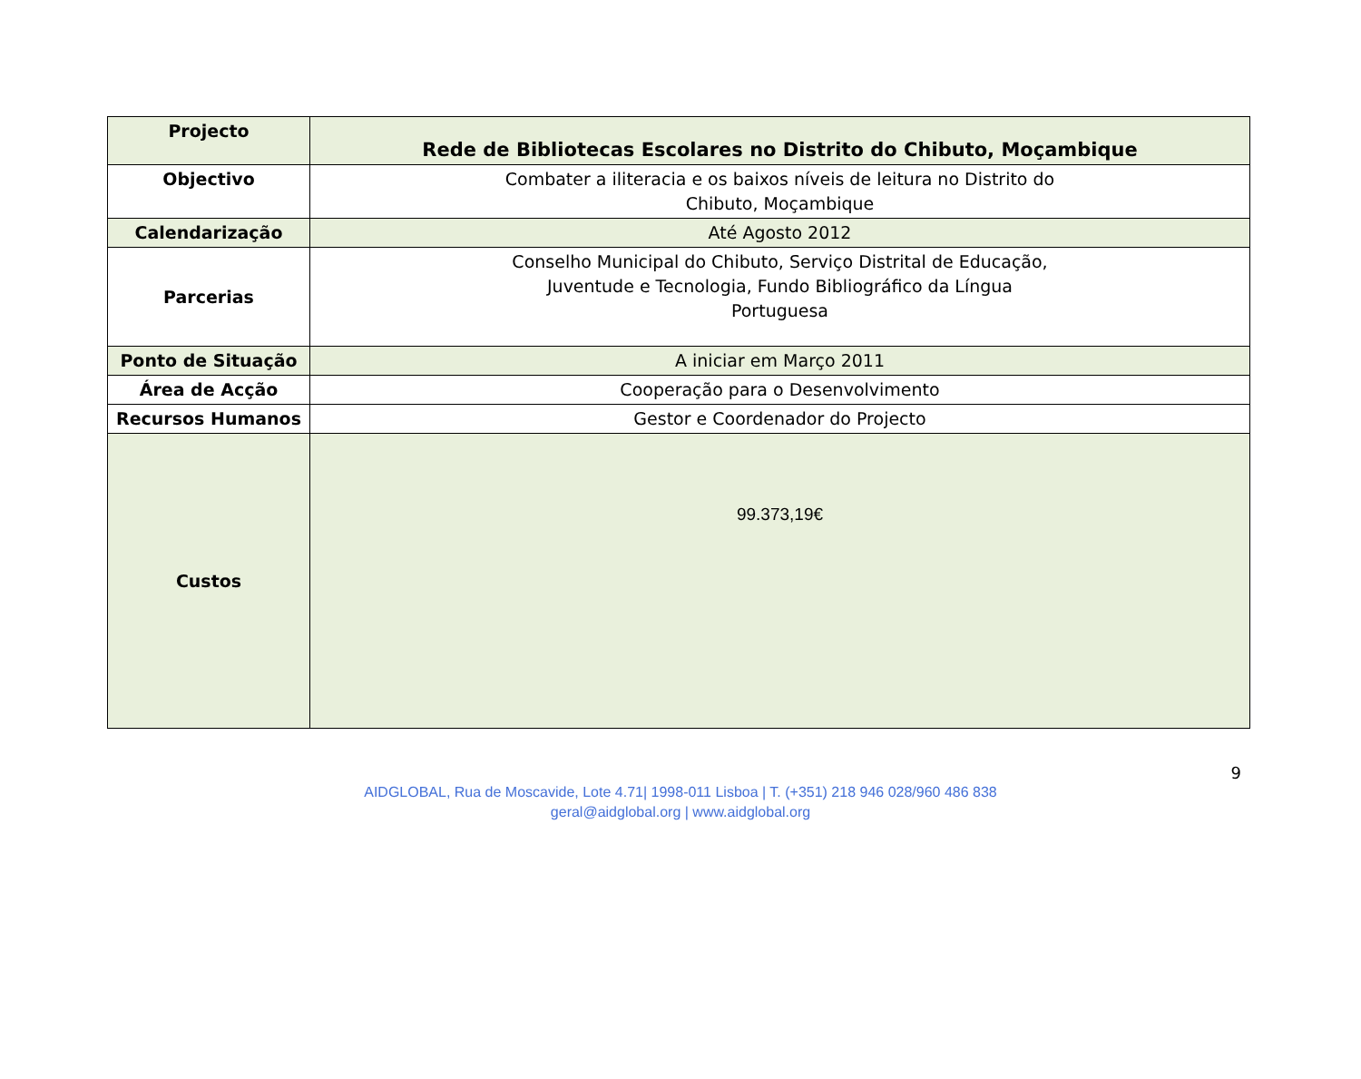| Projecto | Rede de Bibliotecas Escolares no Distrito do Chibuto, Moçambique |
| Objectivo | Combater a iliteracia e os baixos níveis de leitura no Distrito do Chibuto, Moçambique |
| Calendarização | Até Agosto 2012 |
| Parcerias | Conselho Municipal do Chibuto, Serviço Distrital de Educação, Juventude e Tecnologia, Fundo Bibliográfico da Língua Portuguesa |
| Ponto de Situação | A iniciar em Março 2011 |
| Área de Acção | Cooperação para o Desenvolvimento |
| Recursos Humanos | Gestor e Coordenador do Projecto |
| Custos | 99.373,19€ |
9
AIDGLOBAL, Rua de Moscavide, Lote 4.71| 1998-011 Lisboa | T. (+351) 218 946 028/960 486 838
geral@aidglobal.org | www.aidglobal.org